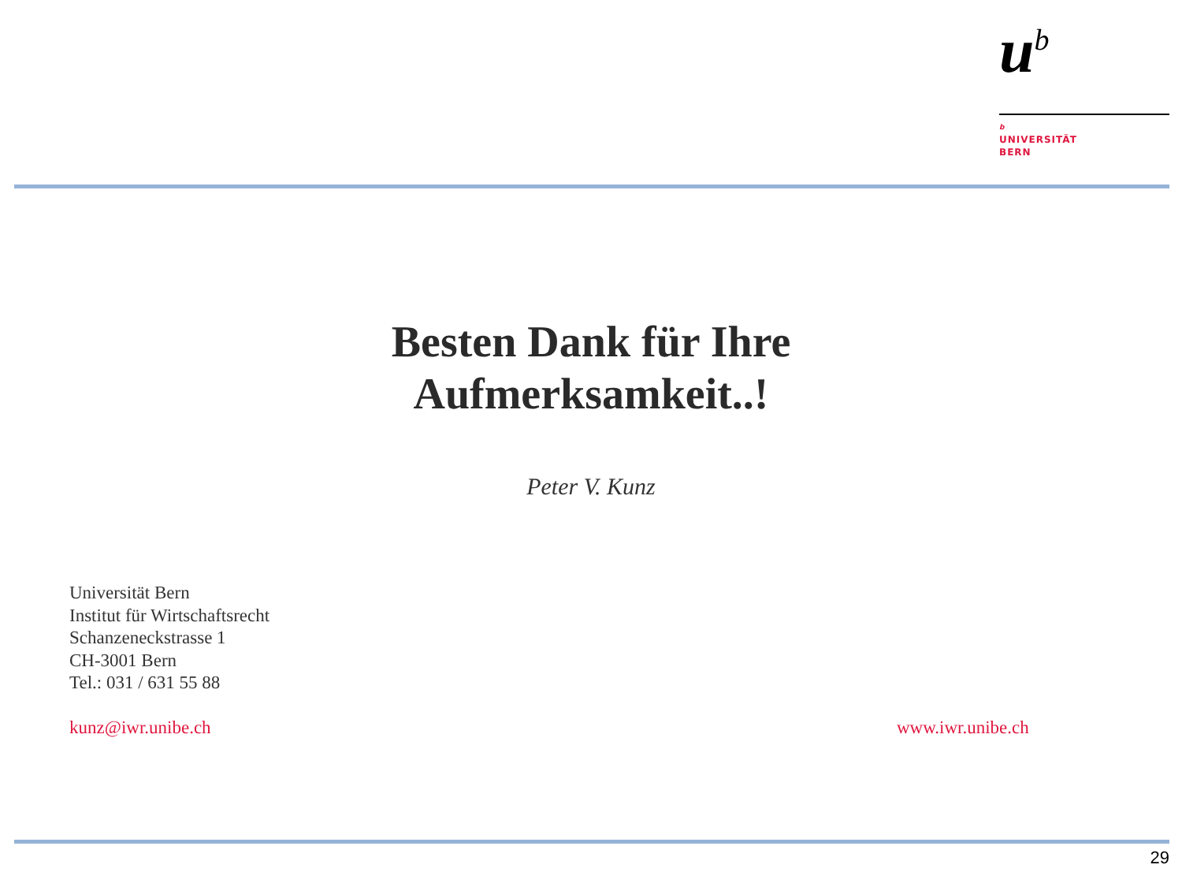u<sup>b</sup>
b
UNIVERSITÄT
BERN
Besten Dank für Ihre
Aufmerksamkeit..!
Peter V. Kunz
Universität Bern
Institut für Wirtschaftsrecht
Schanzeneckstrasse 1
CH-3001 Bern
Tel.: 031 / 631 55 88
kunz@iwr.unibe.ch www.iwr.unibe.ch
29